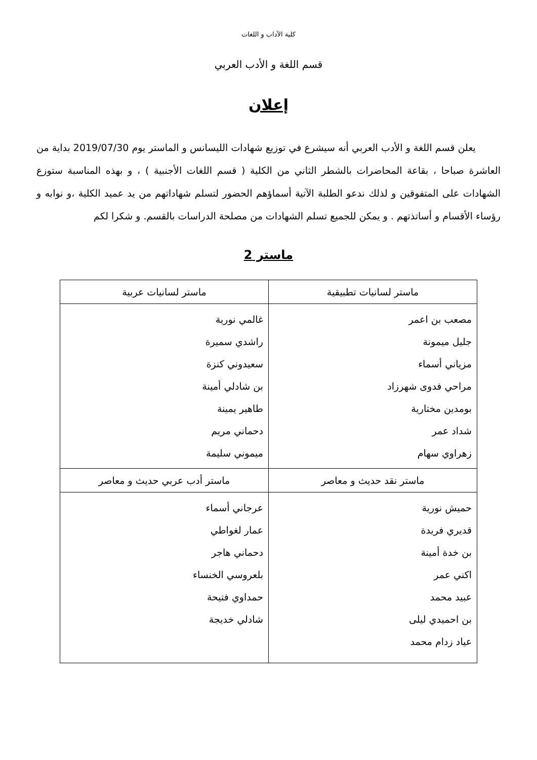كلية الآداب و اللغات
قسم اللغة و الأدب العربي
إعلان
يعلن قسم اللغة و الأدب العربي أنه سيشرع في توزيع شهادات الليسانس و الماستر يوم 2019/07/30 بداية من العاشرة صباحا ، بقاعة المحاضرات بالشطر الثاني من الكلية ( قسم اللغات الأجنبية ) ، و بهذه المناسبة ستوزع الشهادات على المتفوقين و لذلك ندعو الطلبة الآتية أسماؤهم الحضور لتسلم شهاداتهم من يد عميد الكلية ،و نوابه و رؤساء الأقسام و أساتذتهم . و يمكن للجميع تسلم الشهادات من مصلحة الدراسات بالقسم. و شكرا لكم
ماستر 2
| ماستر لسانيات تطبيقية | ماستر لسانيات عربية |
| --- | --- |
| مصعب بن اعمر جليل ميمونة مزياني أسماء مراحي فدوى شهرزاد بومدين مختارية شداد عمر زهراوي سهام | غالمي نورية راشدي سميرة سعيدوني كنزة بن شادلي أمينة طاهير يمينة دحماني مريم ميموني سليمة |
| ماستر نقد حديث و معاصر | ماستر أدب عربي حديث و معاصر |
| حميش نورية قديري فريدة بن خدة أمينة اكني عمر عبيد محمد بن احميدي ليلى عياد زدام محمد | عرجاني أسماء عمار لغواطي دحماني هاجر بلعروسي الخنساء حمداوي فتيحة شادلي خديجة |